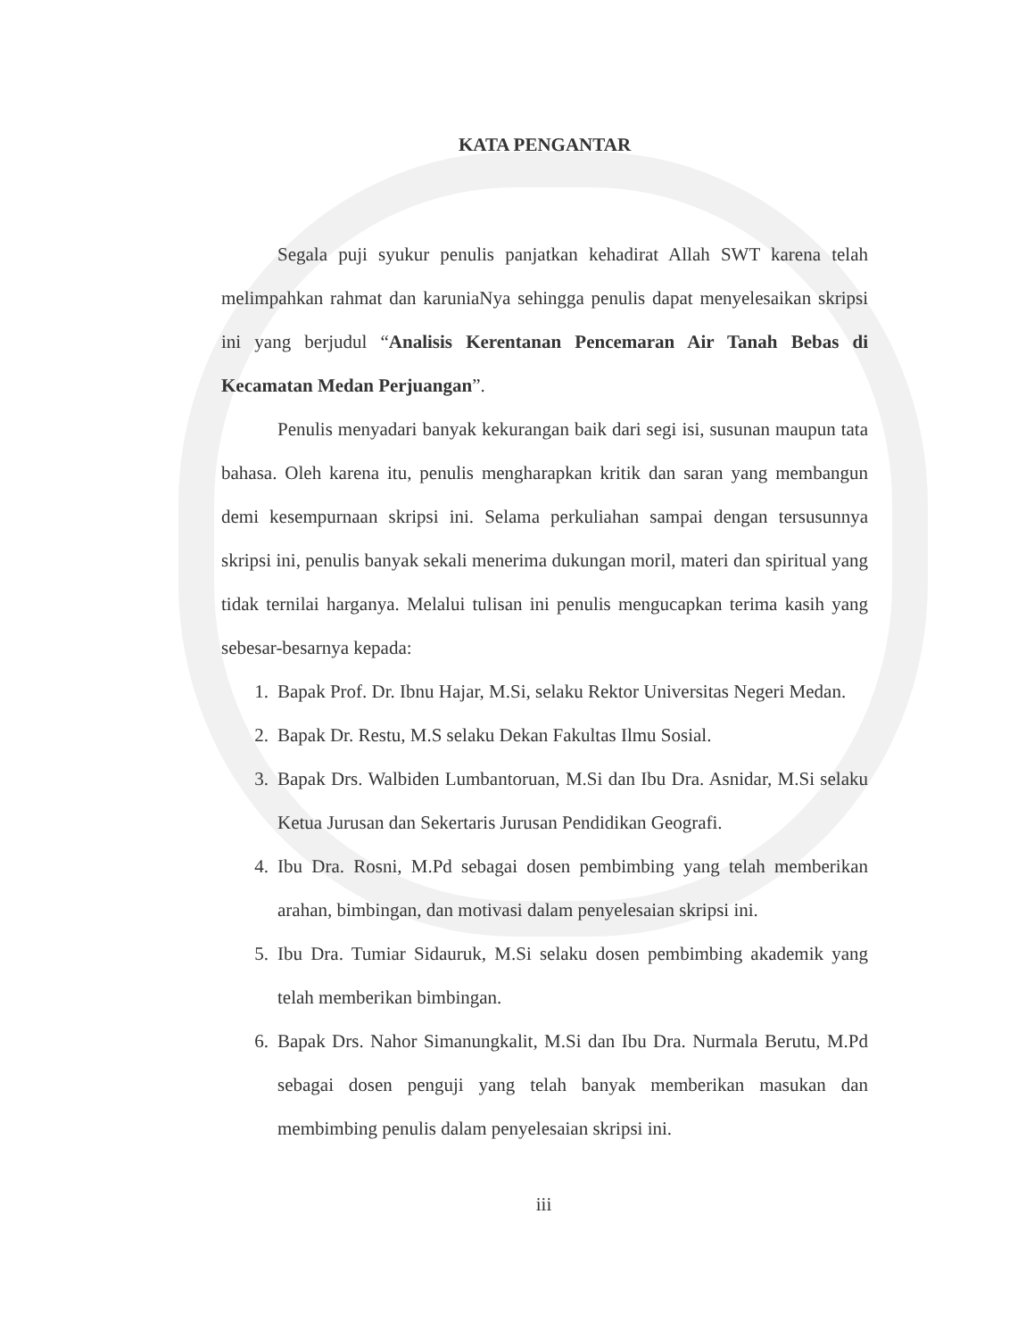KATA PENGANTAR
Segala puji syukur penulis panjatkan kehadirat Allah SWT karena telah melimpahkan rahmat dan karuniaNya sehingga penulis dapat menyelesaikan skripsi ini yang berjudul “Analisis Kerentanan Pencemaran Air Tanah Bebas di Kecamatan Medan Perjuangan”.
Penulis menyadari banyak kekurangan baik dari segi isi, susunan maupun tata bahasa. Oleh karena itu, penulis mengharapkan kritik dan saran yang membangun demi kesempurnaan skripsi ini. Selama perkuliahan sampai dengan tersusunnya skripsi ini, penulis banyak sekali menerima dukungan moril, materi dan spiritual yang tidak ternilai harganya. Melalui tulisan ini penulis mengucapkan terima kasih yang sebesar-besarnya kepada:
1. Bapak Prof. Dr. Ibnu Hajar, M.Si, selaku Rektor Universitas Negeri Medan.
2. Bapak Dr. Restu, M.S selaku Dekan Fakultas Ilmu Sosial.
3. Bapak Drs. Walbiden Lumbantoruan, M.Si dan Ibu Dra. Asnidar, M.Si selaku Ketua Jurusan dan Sekertaris Jurusan Pendidikan Geografi.
4. Ibu Dra. Rosni, M.Pd sebagai dosen pembimbing yang telah memberikan arahan, bimbingan, dan motivasi dalam penyelesaian skripsi ini.
5. Ibu Dra. Tumiar Sidauruk, M.Si selaku dosen pembimbing akademik yang telah memberikan bimbingan.
6. Bapak Drs. Nahor Simanungkalit, M.Si dan Ibu Dra. Nurmala Berutu, M.Pd sebagai dosen penguji yang telah banyak memberikan masukan dan membimbing penulis dalam penyelesaian skripsi ini.
iii